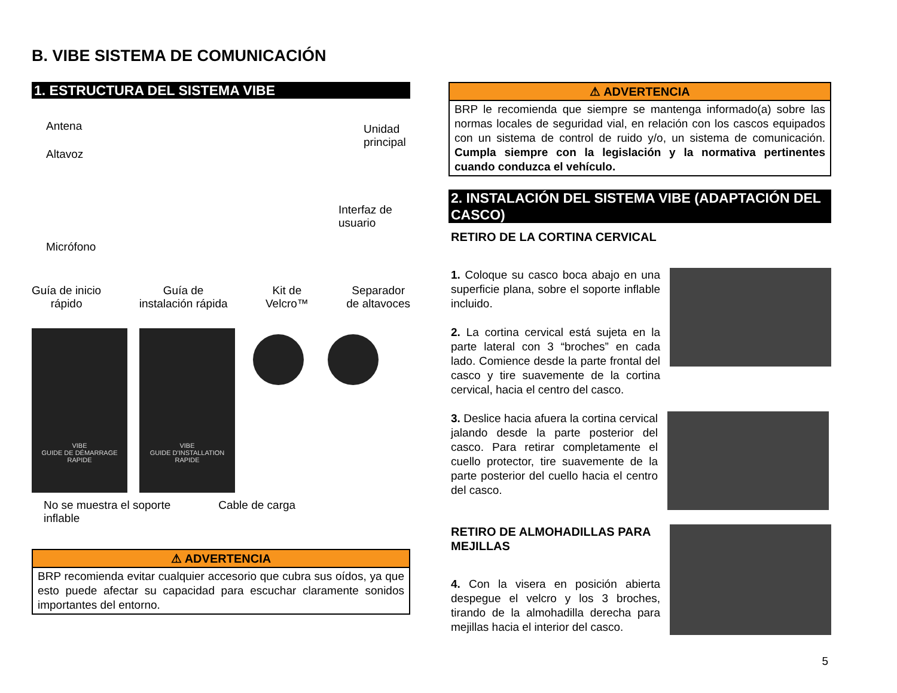B. VIBE SISTEMA DE COMUNICACIÓN
1. ESTRUCTURA DEL SISTEMA VIBE
Antena
Altavoz
Unidad
principal
Interfaz de
usuario
Micrófono
Guía de inicio
rápido Guía de
instalación rápida Kit de
Velcro™ Separador
de altavoces
VIBE
GUIDE DE DÉMARRAGE RAPIDE
VIBE
GUIDE D'INSTALLATION RAPIDE
No se muestra el soporte
inflable Cable de carga
⚠ ADVERTENCIA
BRP recomienda evitar cualquier accesorio que cubra sus oídos, ya que esto puede afectar su capacidad para escuchar claramente sonidos importantes del entorno.
⚠ ADVERTENCIA
BRP le recomienda que siempre se mantenga informado(a) sobre las normas locales de seguridad vial, en relación con los cascos equipados con un sistema de control de ruido y/o, un sistema de comunicación. Cumpla siempre con la legislación y la normativa pertinentes cuando conduzca el vehículo.
2. INSTALACIÓN DEL SISTEMA VIBE (ADAPTACIÓN DEL CASCO)
RETIRO DE LA CORTINA CERVICAL
1. Coloque su casco boca abajo en una superficie plana, sobre el soporte inflable incluido.
2. La cortina cervical está sujeta en la parte lateral con 3 “broches” en cada lado. Comience desde la parte frontal del casco y tire suavemente de la cortina cervical, hacia el centro del casco.
3. Deslice hacia afuera la cortina cervical jalando desde la parte posterior del casco. Para retirar completamente el cuello protector, tire suavemente de la parte posterior del cuello hacia el centro del casco.
RETIRO DE ALMOHADILLAS PARA MEJILLAS
4. Con la visera en posición abierta despegue el velcro y los 3 broches, tirando de la almohadilla derecha para mejillas hacia el interior del casco.
5